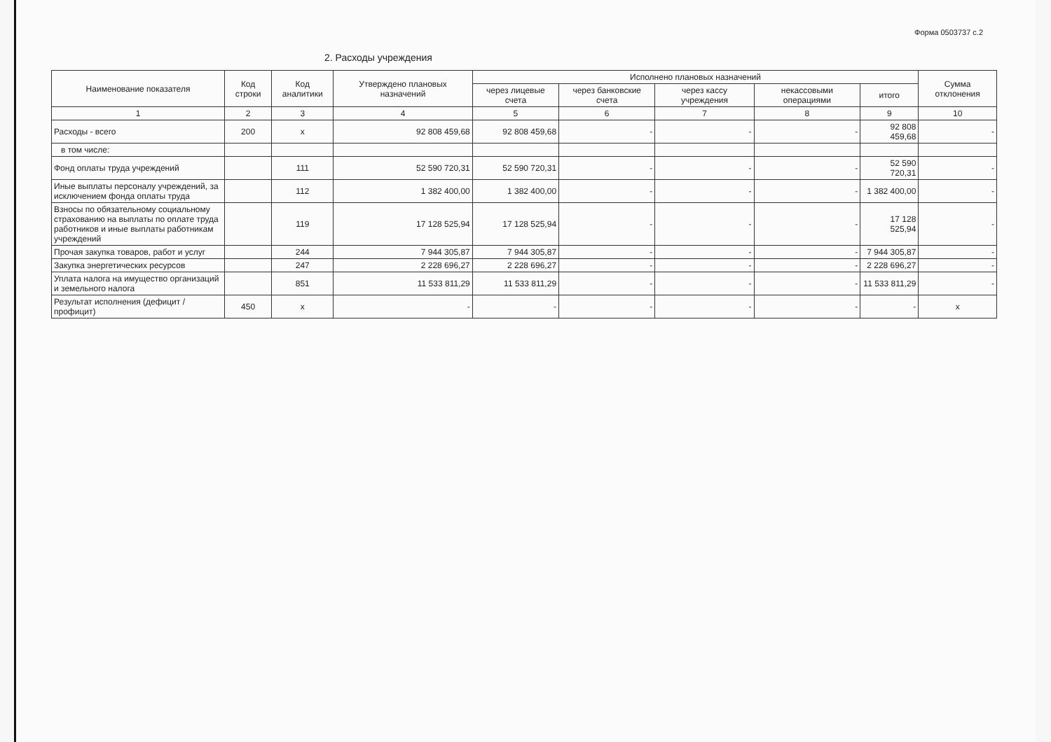Форма 0503737 с.2
2. Расходы учреждения
| Наименование показателя | Код строки | Код аналитики | Утверждено плановых назначений | Исполнено плановых назначений | | | | | Сумма отклонения |
| --- | --- | --- | --- | --- | --- | --- | --- | --- | --- |
| | | | | через лицевые счета | через банковские счета | через кассу учреждения | некассовыми операциями | итого | |
| 1 | 2 | 3 | 4 | 5 | 6 | 7 | 8 | 9 | 10 |
| Расходы - всего | 200 | x | 92 808 459,68 | 92 808 459,68 | - | - | - | 92 808 459,68 | - |
| в том числе: | | | | | | | | | |
| Фонд оплаты труда учреждений | | 111 | 52 590 720,31 | 52 590 720,31 | - | - | - | 52 590 720,31 | - |
| Иные выплаты персоналу учреждений, за исключением фонда оплаты труда | | 112 | 1 382 400,00 | 1 382 400,00 | - | - | - | 1 382 400,00 | - |
| Взносы по обязательному социальному страхованию на выплаты по оплате труда работников и иные выплаты работникам учреждений | | 119 | 17 128 525,94 | 17 128 525,94 | - | - | - | 17 128 525,94 | - |
| Прочая закупка товаров, работ и услуг | | 244 | 7 944 305,87 | 7 944 305,87 | - | - | - | 7 944 305,87 | - |
| Закупка энергетических ресурсов | | 247 | 2 228 696,27 | 2 228 696,27 | - | - | - | 2 228 696,27 | - |
| Уплата налога на имущество организаций и земельного налога | | 851 | 11 533 811,29 | 11 533 811,29 | - | - | - | 11 533 811,29 | - |
| Результат исполнения (дефицит / профицит) | 450 | x | - | - | - | - | - | - | x |